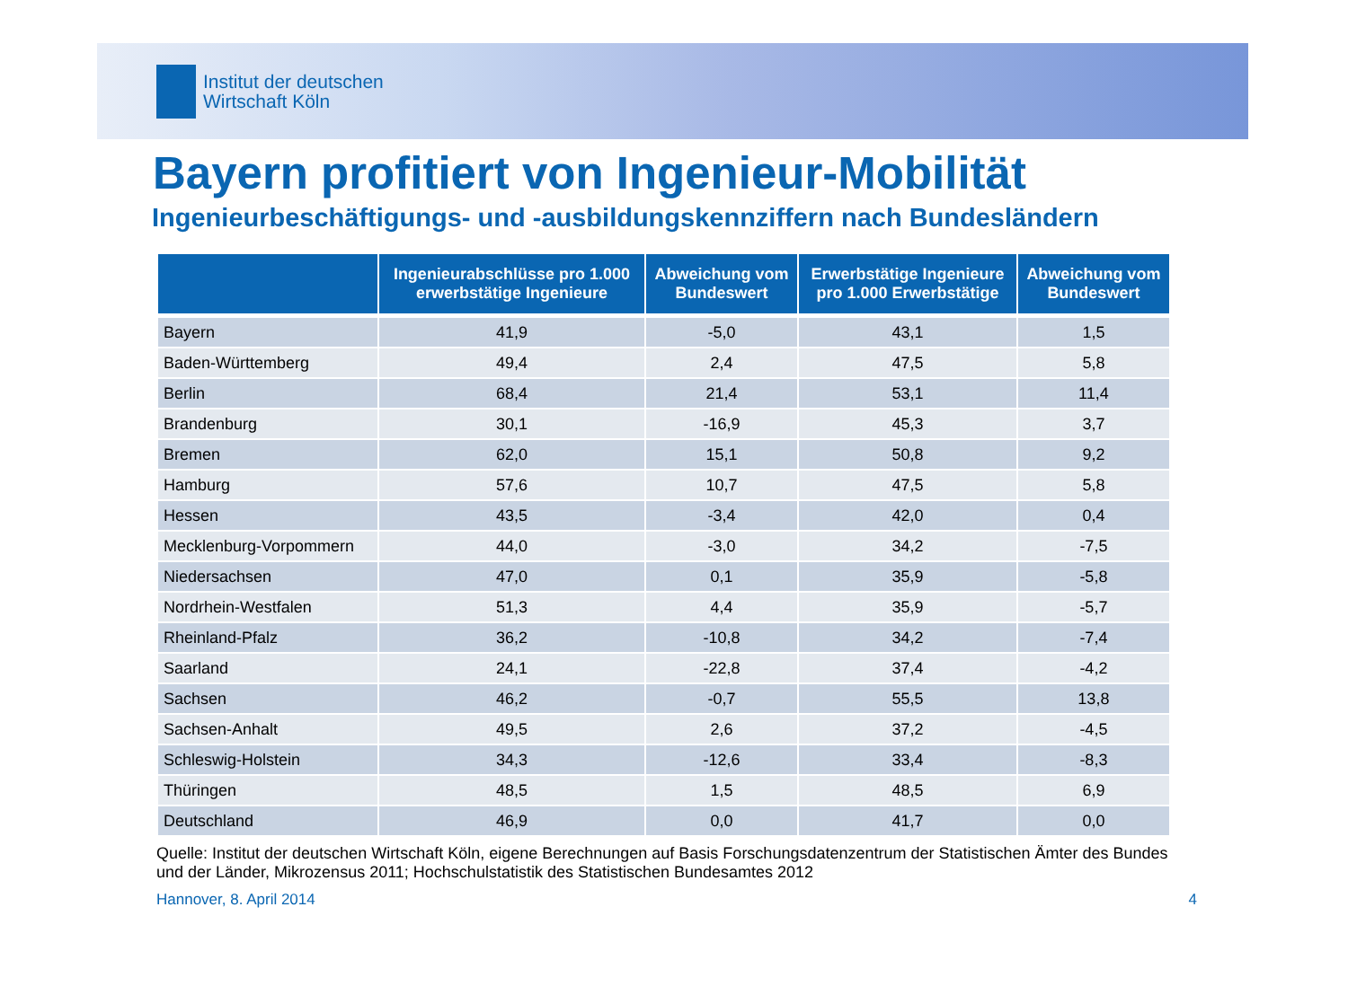Institut der deutschen
Wirtschaft Köln
Bayern profitiert von Ingenieur-Mobilität
Ingenieurbeschäftigungs- und -ausbildungskennziffern nach Bundesländern
| | Ingenieurabschlüsse pro 1.000 erwerbstätige Ingenieure | Abweichung vom Bundeswert | Erwerbstätige Ingenieure pro 1.000 Erwerbstätige | Abweichung vom Bundeswert |
| --- | --- | --- | --- | --- |
| Bayern | 41,9 | -5,0 | 43,1 | 1,5 |
| Baden-Württemberg | 49,4 | 2,4 | 47,5 | 5,8 |
| Berlin | 68,4 | 21,4 | 53,1 | 11,4 |
| Brandenburg | 30,1 | -16,9 | 45,3 | 3,7 |
| Bremen | 62,0 | 15,1 | 50,8 | 9,2 |
| Hamburg | 57,6 | 10,7 | 47,5 | 5,8 |
| Hessen | 43,5 | -3,4 | 42,0 | 0,4 |
| Mecklenburg-Vorpommern | 44,0 | -3,0 | 34,2 | -7,5 |
| Niedersachsen | 47,0 | 0,1 | 35,9 | -5,8 |
| Nordrhein-Westfalen | 51,3 | 4,4 | 35,9 | -5,7 |
| Rheinland-Pfalz | 36,2 | -10,8 | 34,2 | -7,4 |
| Saarland | 24,1 | -22,8 | 37,4 | -4,2 |
| Sachsen | 46,2 | -0,7 | 55,5 | 13,8 |
| Sachsen-Anhalt | 49,5 | 2,6 | 37,2 | -4,5 |
| Schleswig-Holstein | 34,3 | -12,6 | 33,4 | -8,3 |
| Thüringen | 48,5 | 1,5 | 48,5 | 6,9 |
| Deutschland | 46,9 | 0,0 | 41,7 | 0,0 |
Quelle: Institut der deutschen Wirtschaft Köln, eigene Berechnungen auf Basis Forschungsdatenzentrum der Statistischen Ämter des Bundes und der Länder, Mikrozensus 2011; Hochschulstatistik des Statistischen Bundesamtes 2012
Hannover, 8. April 2014 4